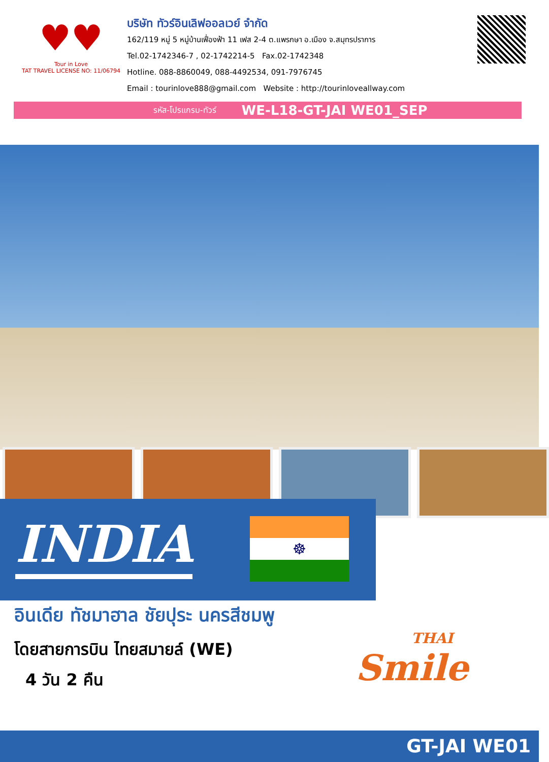♥♥
Tour in Love
TAT TRAVEL LICENSE NO: 11/06794
บริษัท ทัวร์อินเลิฟออลเวย์ จำกัด
162/119 หมู่ 5 หมู่บ้านเฟื่องฟ้า 11 เฟส 2-4 ต.แพรกษา อ.เมือง จ.สมุทรปราการ
Tel.02-1742346-7 , 02-1742214-5 Fax.02-1742348
Hotline. 088-8860049, 088-4492534, 091-7976745
Email : tourinlove888@gmail.com Website : http://tourinloveallway.com
รหัส-โปรแกรม-ทัวร์ WE-L18-GT-JAI WE01_SEP
INDIA ☸
อินเดีย ทัชมาฮาล ชัยปุระ นครสีชมพู
โดยสายการบิน ไทยสมายล์ (WE)
4 วัน 2 คืน
THAI
Smile
GT-JAI WE01